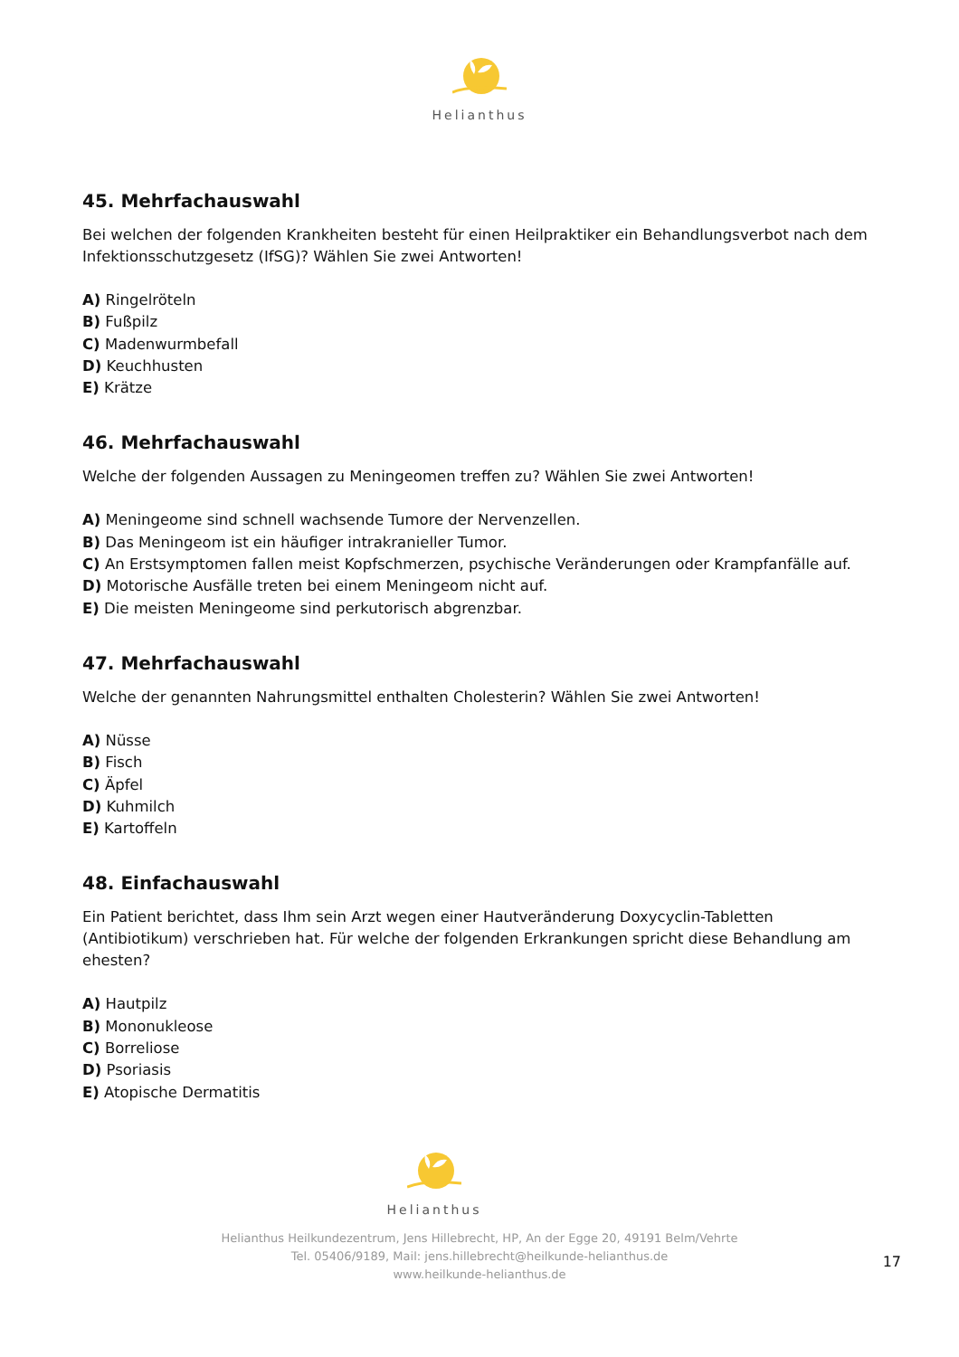Helianthus
45. Mehrfachauswahl
Bei welchen der folgenden Krankheiten besteht für einen Heilpraktiker ein Behandlungsverbot nach dem Infektionsschutzgesetz (IfSG)? Wählen Sie zwei Antworten!
A) Ringelröteln
B) Fußpilz
C) Madenwurmbefall
D) Keuchhusten
E) Krätze
46. Mehrfachauswahl
Welche der folgenden Aussagen zu Meningeomen treffen zu? Wählen Sie zwei Antworten!
A) Meningeome sind schnell wachsende Tumore der Nervenzellen.
B) Das Meningeom ist ein häufiger intrakranieller Tumor.
C) An Erstsymptomen fallen meist Kopfschmerzen, psychische Veränderungen oder Krampfanfälle auf.
D) Motorische Ausfälle treten bei einem Meningeom nicht auf.
E) Die meisten Meningeome sind perkutorisch abgrenzbar.
47. Mehrfachauswahl
Welche der genannten Nahrungsmittel enthalten Cholesterin? Wählen Sie zwei Antworten!
A) Nüsse
B) Fisch
C) Äpfel
D) Kuhmilch
E) Kartoffeln
48. Einfachauswahl
Ein Patient berichtet, dass Ihm sein Arzt wegen einer Hautveränderung Doxycyclin-Tabletten (Antibiotikum) verschrieben hat. Für welche der folgenden Erkrankungen spricht diese Behandlung am ehesten?
A) Hautpilz
B) Mononukleose
C) Borreliose
D) Psoriasis
E) Atopische Dermatitis
Helianthus
Helianthus Heilkundezentrum, Jens Hillebrecht, HP, An der Egge 20, 49191 Belm/Vehrte
Tel. 05406/9189, Mail: jens.hillebrecht@heilkunde-helianthus.de
www.heilkunde-helianthus.de
17